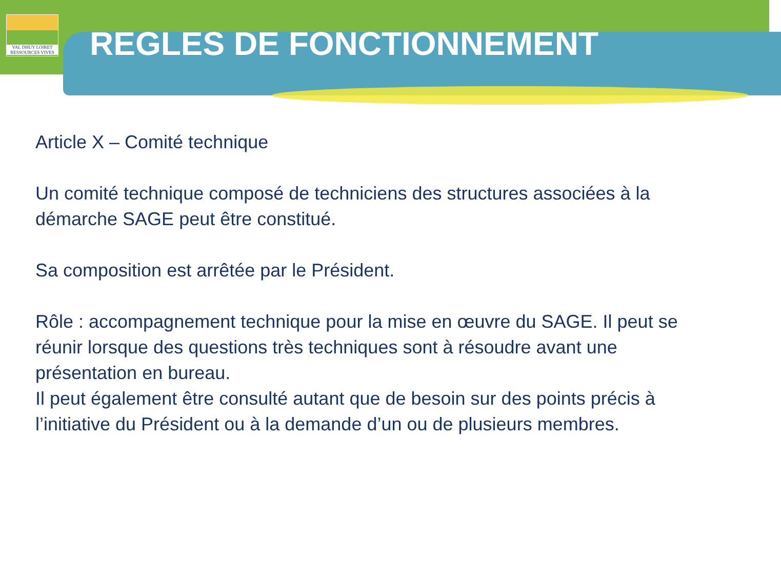VAL DHUY LOIRET
RESSOURCES VIVES
REGLES DE FONCTIONNEMENT
Article X – Comité technique
Un comité technique composé de techniciens des structures associées à la démarche SAGE peut être constitué.
Sa composition est arrêtée par le Président.
Rôle : accompagnement technique pour la mise en œuvre du SAGE. Il peut se réunir lorsque des questions très techniques sont à résoudre avant une présentation en bureau.
Il peut également être consulté autant que de besoin sur des points précis à l’initiative du Président ou à la demande d’un ou de plusieurs membres.